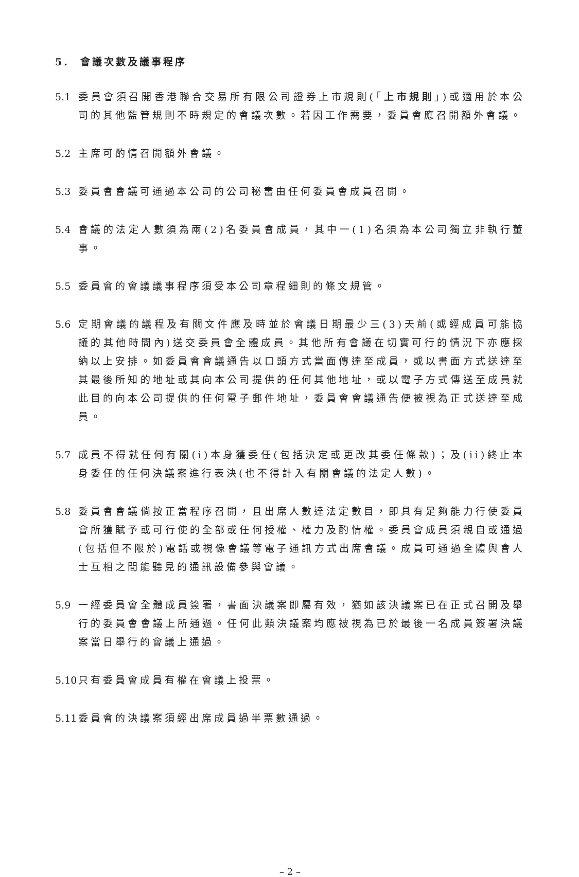5. 會議次數及議事程序
5.1 委員會須召開香港聯合交易所有限公司證券上市規則(「上市規則」)或適用於本公司的其他監管規則不時規定的會議次數。若因工作需要，委員會應召開額外會議。
5.2 主席可酌情召開額外會議。
5.3 委員會會議可通過本公司的公司秘書由任何委員會成員召開。
5.4 會議的法定人數須為兩(2)名委員會成員，其中一(1)名須為本公司獨立非執行董事。
5.5 委員會的會議議事程序須受本公司章程細則的條文規管。
5.6 定期會議的議程及有關文件應及時並於會議日期最少三(3)天前(或經成員可能協議的其他時間內)送交委員會全體成員。其他所有會議在切實可行的情況下亦應採納以上安排。如委員會會議通告以口頭方式當面傳達至成員，或以書面方式送達至其最後所知的地址或其向本公司提供的任何其他地址，或以電子方式傳送至成員就此目的向本公司提供的任何電子郵件地址，委員會會議通告便被視為正式送達至成員。
5.7 成員不得就任何有關(i)本身獲委任(包括決定或更改其委任條款)；及(ii)終止本身委任的任何決議案進行表決(也不得計入有關會議的法定人數)。
5.8 委員會會議倘按正當程序召開，且出席人數達法定數目，即具有足夠能力行使委員會所獲賦予或可行使的全部或任何授權、權力及酌情權。委員會成員須親自或通過(包括但不限於)電話或視像會議等電子通訊方式出席會議。成員可通過全體與會人士互相之間能聽見的通訊設備參與會議。
5.9 一經委員會全體成員簽署，書面決議案即屬有效，猶如該決議案已在正式召開及舉行的委員會會議上所通過。任何此類決議案均應被視為已於最後一名成員簽署決議案當日舉行的會議上通過。
5.10 只有委員會成員有權在會議上投票。
5.11 委員會的決議案須經出席成員過半票數通過。
– 2 –